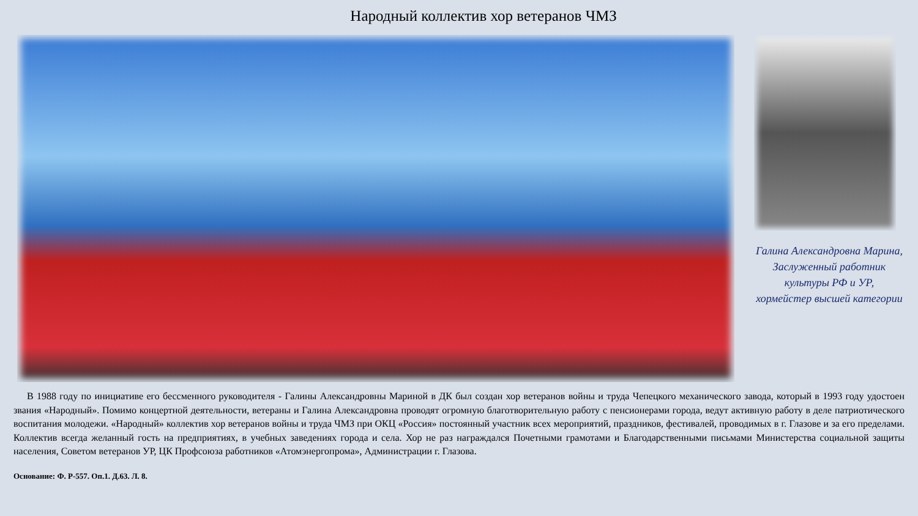Народный коллектив хор ветеранов ЧМЗ
Галина Александровна Марина,
Заслуженный работник
культуры РФ и УР,
хормейстер высшей категории
В 1988 году по инициативе его бессменного руководителя - Галины Александровны Мариной в ДК был создан хор ветеранов войны и труда Чепецкого механического завода, который в 1993 году удостоен звания «Народный». Помимо концертной деятельности, ветераны и Галина Александровна проводят огромную благотворительную работу с пенсионерами города, ведут активную работу в деле патриотического воспитания молодежи. «Народный» коллектив хор ветеранов войны и труда ЧМЗ при ОКЦ «Россия» постоянный участник всех мероприятий, праздников, фестивалей, проводимых в г. Глазове и за его пределами. Коллектив всегда желанный гость на предприятиях, в учебных заведениях города и села. Хор не раз награждался Почетными грамотами и Благодарственными письмами Министерства социальной защиты населения, Советом ветеранов УР, ЦК Профсоюза работников «Атомэнергопрома», Администрации г. Глазова.
Основание: Ф. Р-557. Оп.1. Д.63. Л. 8.